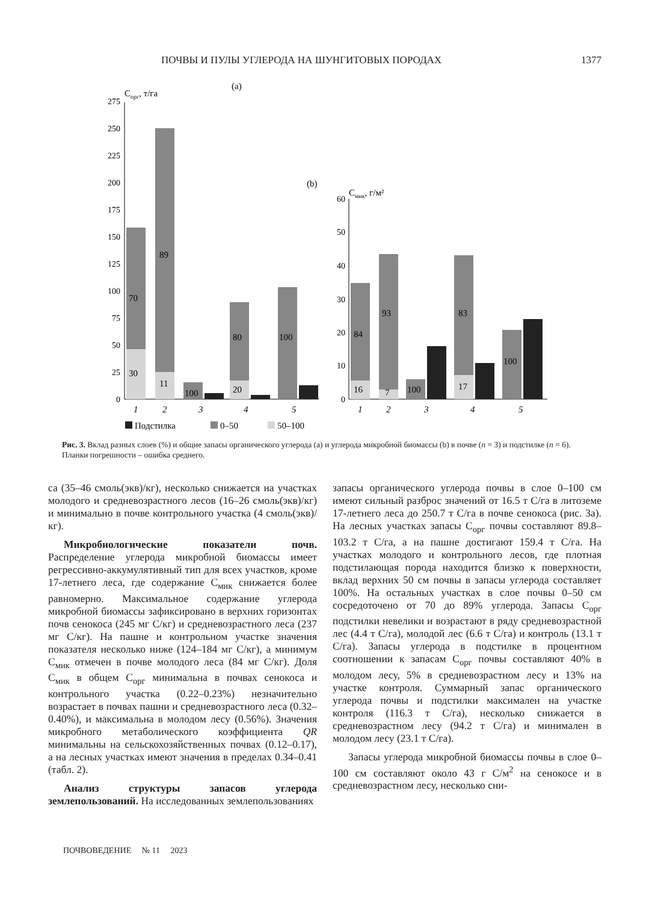ПОЧВЫ И ПУЛЫ УГЛЕРОДА НА ШУНГИТОВЫХ ПОРОДАХ 1377
(a)
Cорг, т/га
0
25
50
75
100
125
150
175
200
225
250
275
30
70
11
89
100
20
80
100
1
2
3
4
5
(b)
Cмик, г/м²
0
10
20
30
40
50
60
16
84
7
93
100
17
83
100
1
2
3
4
5
Подстилка
0–50
50–100
Рис. 3. Вклад разных слоев (%) и общие запасы органического углерода (a) и углерода микробной биомассы (b) в почве (n = 3) и подстилке (n = 6). Планки погрешности – ошибка среднего.
са (35–46 смоль(экв)/кг), несколько снижается на участках молодого и средневозрастного лесов (16–26 смоль(экв)/кг) и минимально в почве контрольного участка (4 смоль(экв)/кг).
Микробиологические показатели почв. Распределение углерода микробной биомассы имеет регрессивно-аккумулятивный тип для всех участков, кроме 17-летнего леса, где содержание С<sub>мик</sub> снижается более равномерно. Максимальное содержание углерода микробной биомассы зафиксировано в верхних горизонтах почв сенокоса (245 мг С/кг) и средневозрастного леса (237 мг С/кг). На пашне и контрольном участке значения показателя несколько ниже (124–184 мг С/кг), а минимум С<sub>мик</sub> отмечен в почве молодого леса (84 мг С/кг). Доля С<sub>мик</sub> в общем С<sub>орг</sub> минимальна в почвах сенокоса и контрольного участка (0.22–0.23%) незначительно возрастает в почвах пашни и средневозрастного леса (0.32–0.40%), и максимальна в молодом лесу (0.56%). Значения микробного метаболического коэффициента QR минимальны на сельскохозяйственных почвах (0.12–0.17), а на лесных участках имеют значения в пределах 0.34–0.41 (табл. 2).
Анализ структуры запасов углерода землепользований. На исследованных землепользованиях
запасы органического углерода почвы в слое 0–100 см имеют сильный разброс значений от 16.5 т С/га в литоземе 17-летнего леса до 250.7 т С/га в почве сенокоса (рис. 3а). На лесных участках запасы С<sub>орг</sub> почвы составляют 89.8–103.2 т С/га, а на пашне достигают 159.4 т С/га. На участках молодого и контрольного лесов, где плотная подстилающая порода находится близко к поверхности, вклад верхних 50 см почвы в запасы углерода составляет 100%. На остальных участках в слое почвы 0–50 см сосредоточено от 70 до 89% углерода. Запасы С<sub>орг</sub> подстилки невелики и возрастают в ряду средневозрастной лес (4.4 т С/га), молодой лес (6.6 т С/га) и контроль (13.1 т С/га). Запасы углерода в подстилке в процентном соотношении к запасам С<sub>орг</sub> почвы составляют 40% в молодом лесу, 5% в средневозрастном лесу и 13% на участке контроля. Суммарный запас органического углерода почвы и подстилки максимален на участке контроля (116.3 т С/га), несколько снижается в средневозрастном лесу (94.2 т С/га) и минимален в молодом лесу (23.1 т С/га).
Запасы углерода микробной биомассы почвы в слое 0–100 см составляют около 43 г С/м<sup>2</sup> на сенокосе и в средневозрастном лесу, несколько сни-
ПОЧВОВЕДЕНИЕ № 11 2023